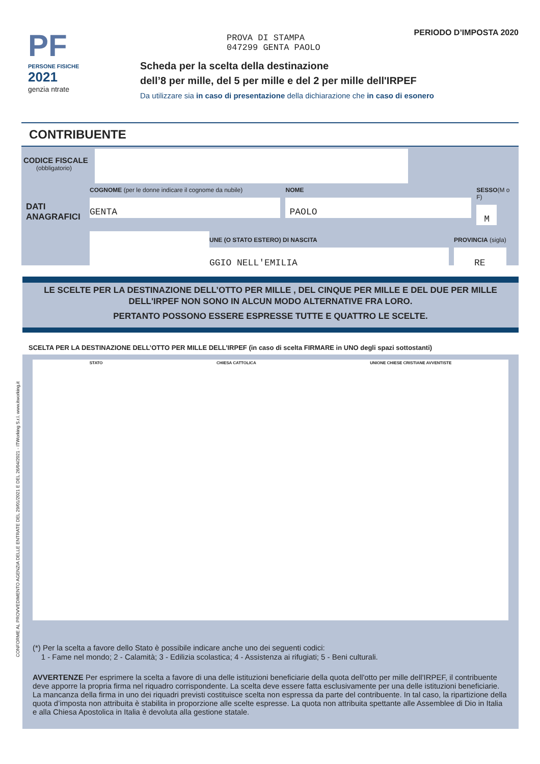PF
PERSONE FISICHE
2021
genzia ntrate
PROVA DI STAMPA
047299 GENTA PAOLO
PERIODO D’IMPOSTA 2020
Scheda per la scelta della destinazione
dell’8 per mille, del 5 per mille e del 2 per mille dell'IRPEF
Da utilizzare sia in caso di presentazione della dichiarazione che in caso di esonero
CONTRIBUENTE
CODICE FISCALE
(obbligatorio)
DATI
ANAGRAFICI
COGNOME (per le donne indicare il cognome da nubile)
GENTA
NOME
PAOLO
SESSO(M o F)
M
UNE (O STATO ESTERO) DI NASCITA
GGIO NELL'EMILIA
PROVINCIA (sigla)
RE
LE SCELTE PER LA DESTINAZIONE DELL’OTTO PER MILLE , DEL CINQUE PER MILLE E DEL DUE PER MILLE
DELL'IRPEF NON SONO IN ALCUN MODO ALTERNATIVE FRA LORO.
PERTANTO POSSONO ESSERE ESPRESSE TUTTE E QUATTRO LE SCELTE.
SCELTA PER LA DESTINAZIONE DELL’OTTO PER MILLE DELL’IRPEF (in caso di scelta FIRMARE in UNO degli spazi sottostanti)
STATO CHIESA CATTOLICA UNIONE CHIESE CRISTIANE AVVENTISTE
(*) Per la scelta a favore dello Stato è possibile indicare anche uno dei seguenti codici:
1 - Fame nel mondo; 2 - Calamità; 3 - Edilizia scolastica; 4 - Assistenza ai rifugiati; 5 - Beni culturali.
AVVERTENZE Per esprimere la scelta a favore di una delle istituzioni beneficiarie della quota dell'otto per mille dell'IRPEF, il contribuente deve apporre la propria firma nel riquadro corrispondente. La scelta deve essere fatta esclusivamente per una delle istituzioni beneficiarie.
La mancanza della firma in uno dei riquadri previsti costituisce scelta non espressa da parte del contribuente. In tal caso, la ripartizione della quota d’imposta non attribuita è stabilita in proporzione alle scelte espresse. La quota non attribuita spettante alle Assemblee di Dio in Italia e alla Chiesa Apostolica in Italia è devoluta alla gestione statale.
CONFORME AL PROVVEDIMENTO AGENZIA DELLE ENTRATE DEL 29/01/2021 E DEL 26/04/2021 - ITWorking S.r.l. www.itworking.it